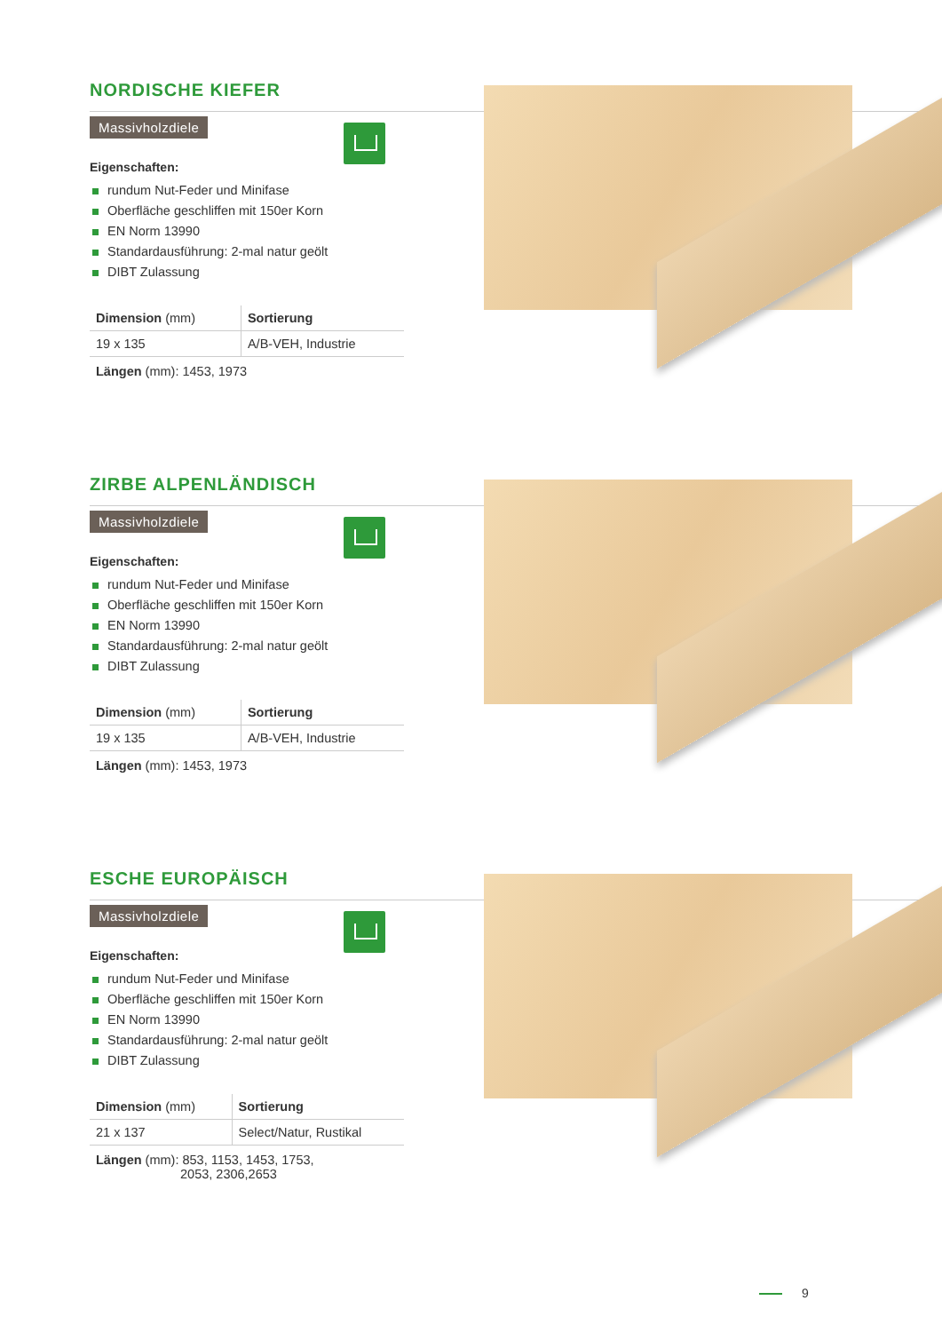NORDISCHE KIEFER
Massivholzdiele
Eigenschaften:
rundum Nut-Feder und Minifase
Oberfläche geschliffen mit 150er Korn
EN Norm 13990
Standardausführung: 2-mal natur geölt
DIBT Zulassung
| Dimension (mm) | Sortierung |
| --- | --- |
| 19 x 135 | A/B-VEH, Industrie |
Längen (mm): 1453, 1973
ZIRBE ALPENLÄNDISCH
Massivholzdiele
Eigenschaften:
rundum Nut-Feder und Minifase
Oberfläche geschliffen mit 150er Korn
EN Norm 13990
Standardausführung: 2-mal natur geölt
DIBT Zulassung
| Dimension (mm) | Sortierung |
| --- | --- |
| 19 x 135 | A/B-VEH, Industrie |
Längen (mm): 1453, 1973
ESCHE EUROPÄISCH
Massivholzdiele
Eigenschaften:
rundum Nut-Feder und Minifase
Oberfläche geschliffen mit 150er Korn
EN Norm 13990
Standardausführung: 2-mal natur geölt
DIBT Zulassung
| Dimension (mm) | Sortierung |
| --- | --- |
| 21 x 137 | Select/Natur, Rustikal |
Längen (mm): 853, 1153, 1453, 1753,
2053, 2306,2653
9